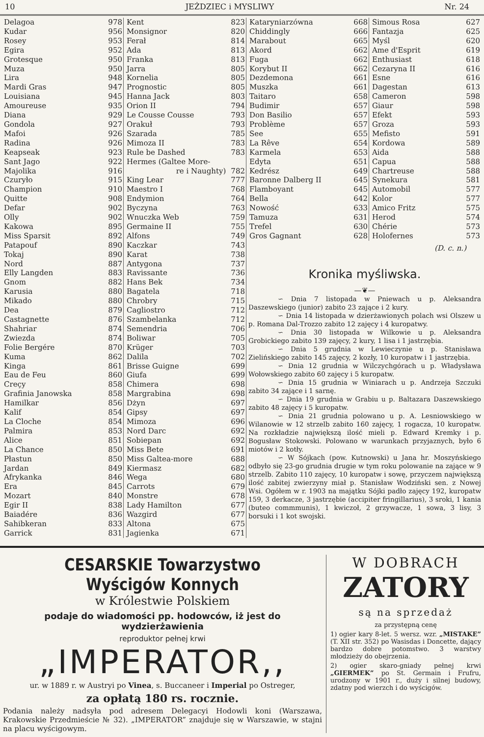10 JEŻDZIEC i MYSLIWY Nr. 24
| Delagoa | 978 |
| Kudar | 956 |
| Rosey | 953 |
| Egira | 952 |
| Grotesque | 950 |
| Muza | 950 |
| Lira | 948 |
| Mardi Gras | 947 |
| Louisiana | 945 |
| Amoureuse | 935 |
| Diana | 929 |
| Gondola | 927 |
| Mafoi | 926 |
| Radina | 926 |
| Keapseak | 923 |
| Sant Jago | 922 |
| Majolika | 916 |
| Czuryło | 915 |
| Champion | 910 |
| Quitte | 908 |
| Defar | 902 |
| Olly | 902 |
| Kakowa | 895 |
| Miss Sparsit | 892 |
| Patapouf | 890 |
| Tokaj | 890 |
| Nord | 887 |
| Elly Langden | 883 |
| Gnom | 882 |
| Karusia | 880 |
| Mikado | 880 |
| Dea | 879 |
| Castagnette | 876 |
| Shahriar | 874 |
| Zwiezda | 874 |
| Folie Bergére | 870 |
| Kuma | 862 |
| Kinga | 861 |
| Eau de Feu | 860 |
| Creçy | 858 |
| Grafinia Janowska | 858 |
| Hamilkar | 856 |
| Kalif | 854 |
| La Cloche | 854 |
| Palmira | 853 |
| Alice | 851 |
| La Chance | 850 |
| Płastun | 850 |
| Jardan | 849 |
| Afrykanka | 846 |
| Era | 845 |
| Mozart | 840 |
| Egir II | 838 |
| Baiadére | 836 |
| Sahibkeran | 833 |
| Garrick | 831 |
| Kent | 823 |
| Monsignor | 820 |
| Ferał | 814 |
| Ada | 813 |
| Franka | 813 |
| Jarra | 805 |
| Kornelia | 805 |
| Prognostic | 805 |
| Hanna Jack | 803 |
| Orion II | 794 |
| Le Cousse Cousse | 793 |
| Orakuł | 793 |
| Szarada | 785 |
| Mimoza II | 783 |
| Rule be Dashed | 783 |
| Hermes (Galtee More- | |
| re i Naughty) | 782 |
| King Lear | 777 |
| Maestro I | 768 |
| Endymion | 764 |
| Byczyna | 763 |
| Wnuczka Web | 759 |
| Germaine II | 755 |
| Alfons | 749 |
| Kaczkar | 743 |
| Karat | 738 |
| Antygona | 737 |
| Ravissante | 736 |
| Hans Bek | 734 |
| Bagatela | 718 |
| Chrobry | 715 |
| Cagliostro | 712 |
| Szambelanka | 712 |
| Semendria | 706 |
| Boliwar | 705 |
| Krüger | 703 |
| Dalila | 702 |
| Brisse Guigne | 699 |
| Giufa | 699 |
| Chimera | 698 |
| Margrabina | 698 |
| Dżyn | 697 |
| Gipsy | 697 |
| Mimoza | 696 |
| Nord Darc | 692 |
| Sobiepan | 692 |
| Miss Bete | 691 |
| Miss Galtea-more | 688 |
| Kiermasz | 682 |
| Wega | 680 |
| Carrots | 679 |
| Monstre | 678 |
| Lady Hamilton | 677 |
| Wazgird | 677 |
| Altona | 675 |
| Jagienka | 671 |
| Kataryniarzówna | 668 |
| Chiddingly | 666 |
| Marabout | 665 |
| Akord | 662 |
| Fuga | 662 |
| Korybut II | 662 |
| Dezdemona | 661 |
| Muszka | 661 |
| Taitaro | 658 |
| Budimir | 657 |
| Don Basilio | 657 |
| Problème | 657 |
| See | 655 |
| La Rêve | 654 |
| Karmela | 653 |
| Edyta | 651 |
| Kedrész | 649 |
| Baronne Dalberg II | 645 |
| Flamboyant | 645 |
| Bella | 642 |
| Nowość | 633 |
| Tamuza | 631 |
| Trefel | 630 |
| Gros Gagnant | 628 |
| Simous Rosa | 627 |
| Fantazja | 625 |
| Myśl | 620 |
| Ame d'Esprit | 619 |
| Enthusiast | 618 |
| Cezaryna II | 616 |
| Esne | 616 |
| Dagestan | 613 |
| Cameron | 598 |
| Giaur | 598 |
| Efekt | 593 |
| Groza | 593 |
| Mefisto | 591 |
| Kordowa | 589 |
| Aida | 588 |
| Capua | 588 |
| Chartreuse | 588 |
| Synekura | 581 |
| Automobil | 577 |
| Kolor | 577 |
| Amico Fritz | 575 |
| Herod | 574 |
| Chérie | 573 |
| Holofernes | 573 |
(D. c. n.)
Kronika myśliwska.
—❦—
∽ Dnia 7 listopada w Pniewach u p. Aleksandra Daszewskiego (junior) zabito 23 zające i 2 kury.
∽ Dnia 14 listopada w dzierżawionych polach wsi Olszew u p. Romana Dal-Trozzo zabito 12 zajęcy i 4 kuropatwy.
∽ Dnia 30 listopada w Wilkowie u p. Aleksandra Grobickiego zabito 139 zajęcy, 2 kury, 1 lisa i 1 jastrzębia.
∽ Dnia 5 grudnia w Lewieczynie u p. Stanisława Zielińskiego zabito 145 zajęcy, 2 kozły, 10 kuropatw i 1 jastrzębia.
∽ Dnia 12 grudnia w Wilczychgórach u p. Władysława Wołowskiego zabito 60 zajęcy i 5 kuropatw.
∽ Dnia 15 grudnia w Winiarach u p. Andrzeja Szczuki zabito 34 zające i 1 sarnę.
∽ Dnia 19 grudnia w Grabiu u p. Baltazara Daszewskiego zabito 48 zajęcy i 5 kuropatw.
∽ Dnia 21 grudnia polowano u p. A. Lesniowskiego w Wilanowie w 12 strzelb zabito 160 zajęcy, 1 rogacza, 10 kuropatw. Na rozkładzie największą ilość mieli p. Edward Kremky i p. Bogusław Stokowski. Polowano w warunkach przyjaznych, było 6 miotów i 2 kotły.
∽ W Sójkach (pow. Kutnowski) u Jana hr. Moszyńskiego odbyło się 23-go grudnia drugie w tym roku polowanie na zające w 9 strzelb. Zabito 110 zajęcy, 10 kuropatw i sowę, przyczem największą ilość zabitej zwierzyny miał p. Stanisław Wodziński sen. z Nowej Wsi. Ogółem w r. 1903 na majątku Sójki padło zajęcy 192, kuropatw 159, 3 derkacze, 3 jastrzębie (accipiter fringillarius), 3 sroki, 1 kania (buteo commmunis), 1 kwiczoł, 2 grzywacze, 1 sowa, 3 lisy, 3 borsuki i 1 kot swojski.
CESARSKIE Towarzystwo Wyścigów Konnych
w Królestwie Polskiem
podaje do wiadomości pp. hodowców, iż jest do wydzierżawienia
reproduktor pełnej krwi
„IMPERATOR,,
ur. w 1889 r. w Austryi po Vinea, s. Buccaneer i Imperial po Ostreger,
za opłatą 180 rs. rocznie.
Podania należy nadsyła pod adresem Delegacyi Hodowli koni (Warszawa, Krakowskie Przedmieście № 32). „IMPERATOR” znajduje się w Warszawie, w stajni na placu wyścigowym.
W DOBRACH
ZATORY
są na sprzedaż
za przystępną cenę
1) ogier kary 8-let. 5 wersz. wzr. „MISTAKE” (T. XII str. 352) po Wasisdas i Doncette, dający bardzo dobre potomstwo. 3 warstwy młodzieży do obejrzenia.
2) ogier skaro-gniady pełnej krwi „GIERMEK” po St. Germain i Frufru, urodzony w 1901 r., duży i silnej budowy, zdatny pod wierzch i do wyścigów.